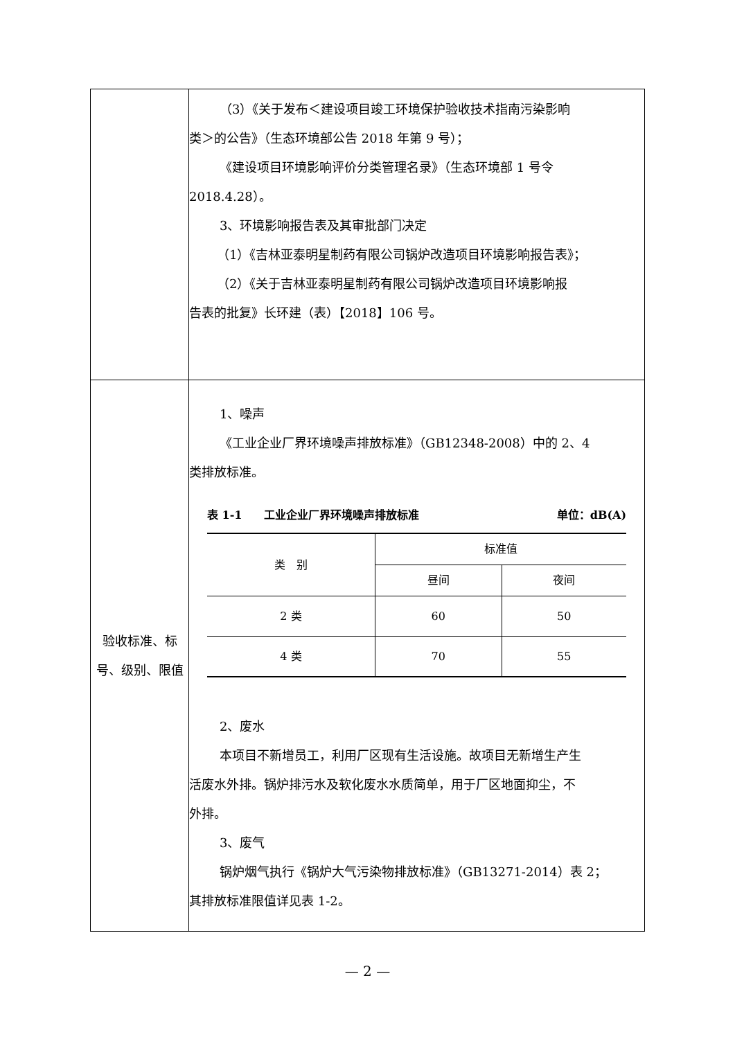| | （3）《关于发布＜建设项目竣工环境保护验收技术指南污染影响 类＞的公告》（生态环境部公告 2018 年第 9 号）； 《建设项目环境影响评价分类管理名录》（生态环境部 1 号令 2018.4.28）。 3、环境影响报告表及其审批部门决定 （1）《吉林亚泰明星制药有限公司锅炉改造项目环境影响报告表》； （2）《关于吉林亚泰明星制药有限公司锅炉改造项目环境影响报 告表的批复》长环建（表）【2018】106 号。 |
| 验收标准、标 号、级别、限值 | 1、噪声 《工业企业厂界环境噪声排放标准》（GB12348-2008）中的 2、4 类排放标准。 表 1-1 工业企业厂界环境噪声排放标准 单位：dB(A) / 类 别 / 标准值 / / / --- / --- / --- / / / 昼间 / 夜间 / / 2 类 / 60 / 50 / / 4 类 / 70 / 55 / 2、废水 本项目不新增员工，利用厂区现有生活设施。故项目无新增生产生 活废水外排。锅炉排污水及软化废水水质简单，用于厂区地面抑尘，不 外排。 3、废气 锅炉烟气执行《锅炉大气污染物排放标准》（GB13271-2014）表 2； 其排放标准限值详见表 1-2。 |
— 2 —